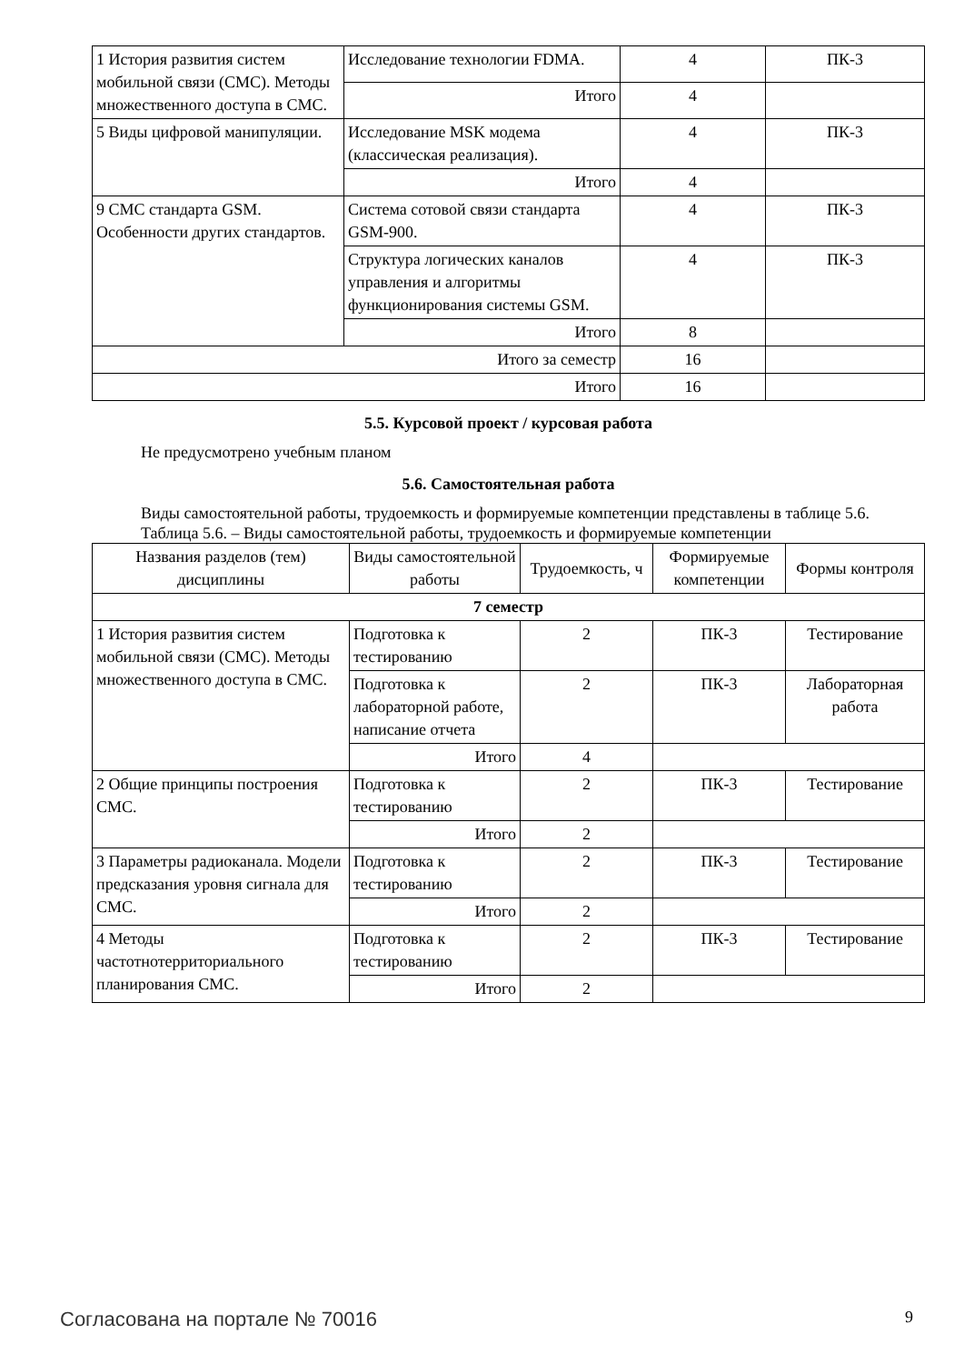| 1 История развития систем мобильной связи (СМС). Методы множественного доступа в СМС. | Исследование технологии FDMA. | 4 | ПК-3 |
| | Итого | 4 | |
| 5 Виды цифровой манипуляции. | Исследование MSK модема (классическая реализация). | 4 | ПК-3 |
| | Итого | 4 | |
| 9 СМС стандарта GSM. Особенности других стандартов. | Система сотовой связи стандарта GSM-900. | 4 | ПК-3 |
| | Структура логических каналов управления и алгоритмы функционирования системы GSM. | 4 | ПК-3 |
| | Итого | 8 | |
| Итого за семестр | | 16 | |
| Итого | | 16 | |
5.5. Курсовой проект / курсовая работа
Не предусмотрено учебным планом
5.6. Самостоятельная работа
Виды самостоятельной работы, трудоемкость и формируемые компетенции представлены в таблице 5.6.
Таблица 5.6. – Виды самостоятельной работы, трудоемкость и формируемые компетенции
| Названия разделов (тем) дисциплины | Виды самостоятельной работы | Трудоемкость, ч | Формируемые компетенции | Формы контроля |
| --- | --- | --- | --- | --- |
| 7 семестр | | | | |
| 1 История развития систем мобильной связи (СМС). Методы множественного доступа в СМС. | Подготовка к тестированию | 2 | ПК-3 | Тестирование |
| | Подготовка к лабораторной работе, написание отчета | 2 | ПК-3 | Лабораторная работа |
| | Итого | 4 | | |
| 2 Общие принципы построения СМС. | Подготовка к тестированию | 2 | ПК-3 | Тестирование |
| | Итого | 2 | | |
| 3 Параметры радиоканала. Модели предсказания уровня сигнала для СМС. | Подготовка к тестированию | 2 | ПК-3 | Тестирование |
| | Итого | 2 | | |
| 4 Методы частотнотерриториального планирования СМС. | Подготовка к тестированию | 2 | ПК-3 | Тестирование |
| | Итого | 2 | | |
Согласована на портале № 70016 9